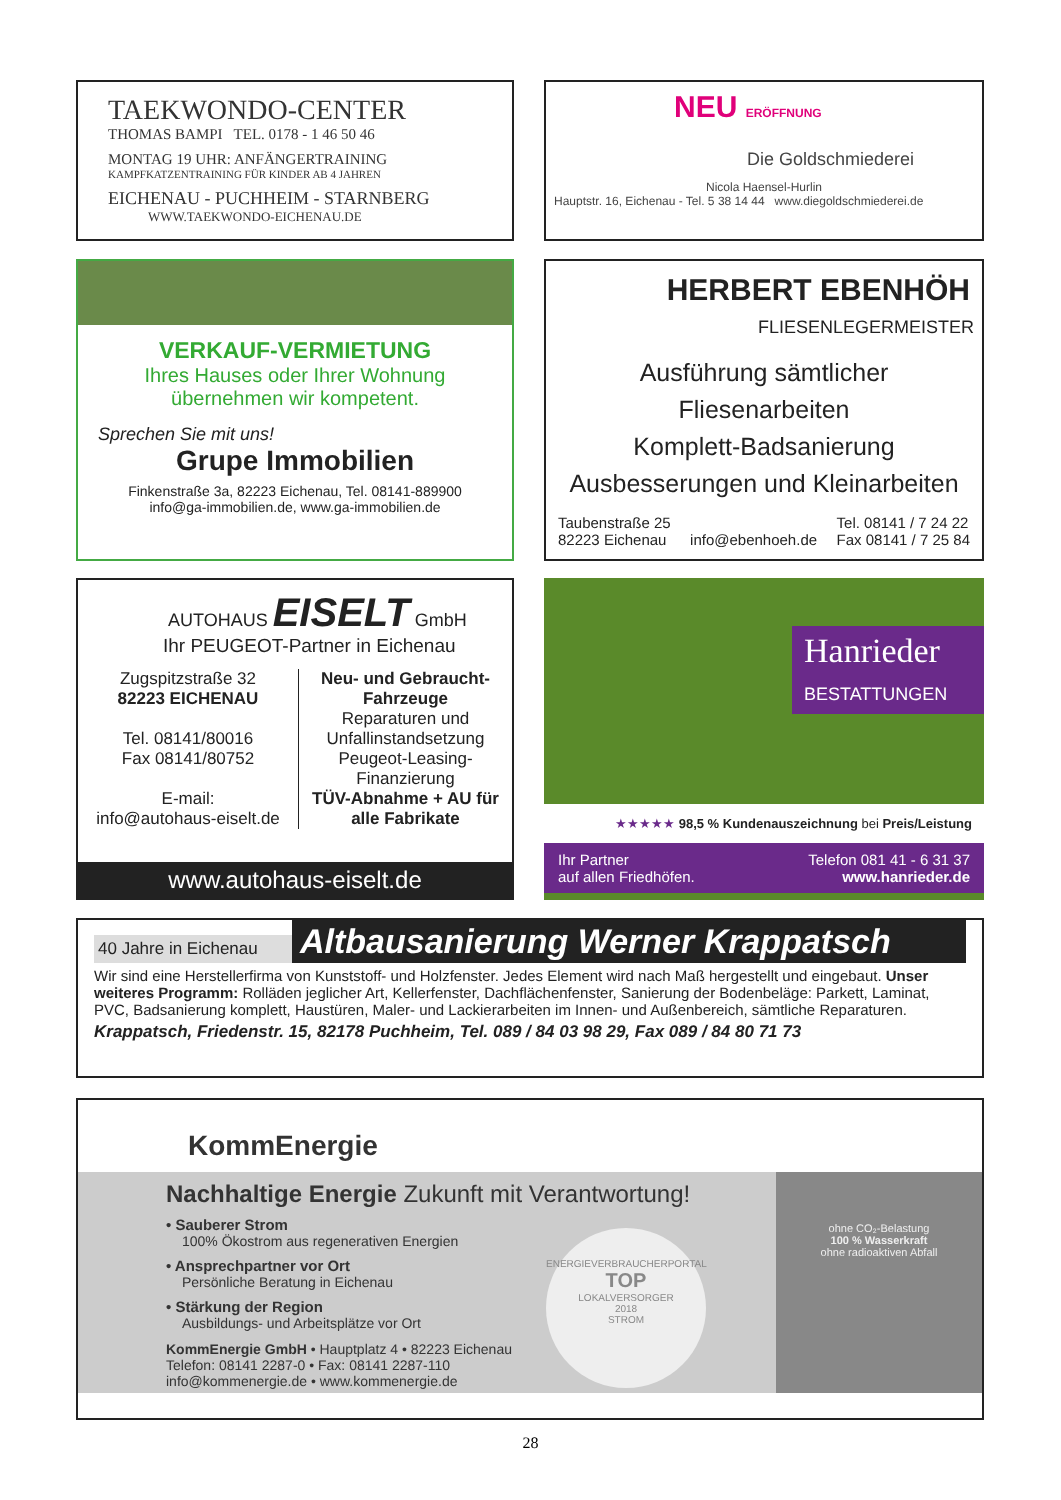TAEKWONDO-CENTER
THOMAS BAMPI TEL. 0178 - 1 46 50 46
MONTAG 19 UHR: ANFÄNGERTRAINING
KAMPFKATZENTRAINING FÜR KINDER AB 4 JAHREN
EICHENAU - PUCHHEIM - STARNBERG
WWW.TAEKWONDO-EICHENAU.DE
NEU ERÖFFNUNG
Die Goldschmiederei
Nicola Haensel-Hurlin
Hauptstr. 16, Eichenau - Tel. 5 38 14 44 www.diegoldschmiederei.de
VERKAUF-VERMIETUNG
Ihres Hauses oder Ihrer Wohnung
übernehmen wir kompetent.
Sprechen Sie mit uns!
Grupe Immobilien
Finkenstraße 3a, 82223 Eichenau, Tel. 08141-889900
info@ga-immobilien.de, www.ga-immobilien.de
HERBERT EBENHÖH
FLIESENLEGERMEISTER
Ausführung sämtlicher Fliesenarbeiten
Komplett-Badsanierung
Ausbesserungen und Kleinarbeiten
Taubenstraße 25
82223 Eichenau
info@ebenhoeh.de Tel. 08141 / 7 24 22
Fax 08141 / 7 25 84
AUTOHAUS EISELT GmbH
Ihr PEUGEOT-Partner in Eichenau
Zugspitzstraße 32
82223 EICHENAU
Tel. 08141/80016
Fax 08141/80752
E-mail:
info@autohaus-eiselt.de
Neu- und Gebraucht-Fahrzeuge
Reparaturen und Unfallinstandsetzung
Peugeot-Leasing-Finanzierung
TÜV-Abnahme + AU für alle Fabrikate
www.autohaus-eiselt.de
Hanrieder
BESTATTUNGEN
★★★★★ 98,5 % Kundenauszeichnung bei Preis/Leistung
Ihr Partner
auf allen Friedhöfen. Telefon 081 41 - 6 31 37
www.hanrieder.de
40 Jahre in Eichenau Altbausanierung Werner Krappatsch
Wir sind eine Herstellerfirma von Kunststoff- und Holzfenster. Jedes Element wird nach Maß hergestellt und eingebaut. Unser weiteres Programm: Rolläden jeglicher Art, Kellerfenster, Dachflächenfenster, Sanierung der Bodenbeläge: Parkett, Laminat, PVC, Badsanierung komplett, Haustüren, Maler- und Lackierarbeiten im Innen- und Außenbereich, sämtliche Reparaturen.
Krappatsch, Friedenstr. 15, 82178 Puchheim, Tel. 089 / 84 03 98 29, Fax 089 / 84 80 71 73
KommEnergie
Nachhaltige Energie Zukunft mit Verantwortung!
• Sauberer Strom
100% Ökostrom aus regenerativen Energien
• Ansprechpartner vor Ort
Persönliche Beratung in Eichenau
• Stärkung der Region
Ausbildungs- und Arbeitsplätze vor Ort
KommEnergie GmbH • Hauptplatz 4 • 82223 Eichenau
Telefon: 08141 2287-0 • Fax: 08141 2287-110
info@kommenergie.de • www.kommenergie.de
ENERGIEVERBRAUCHERPORTAL
TOP
LOKALVERSORGER
2018
STROM
ohne CO₂-Belastung
100 % Wasserkraft
ohne radioaktiven Abfall
28